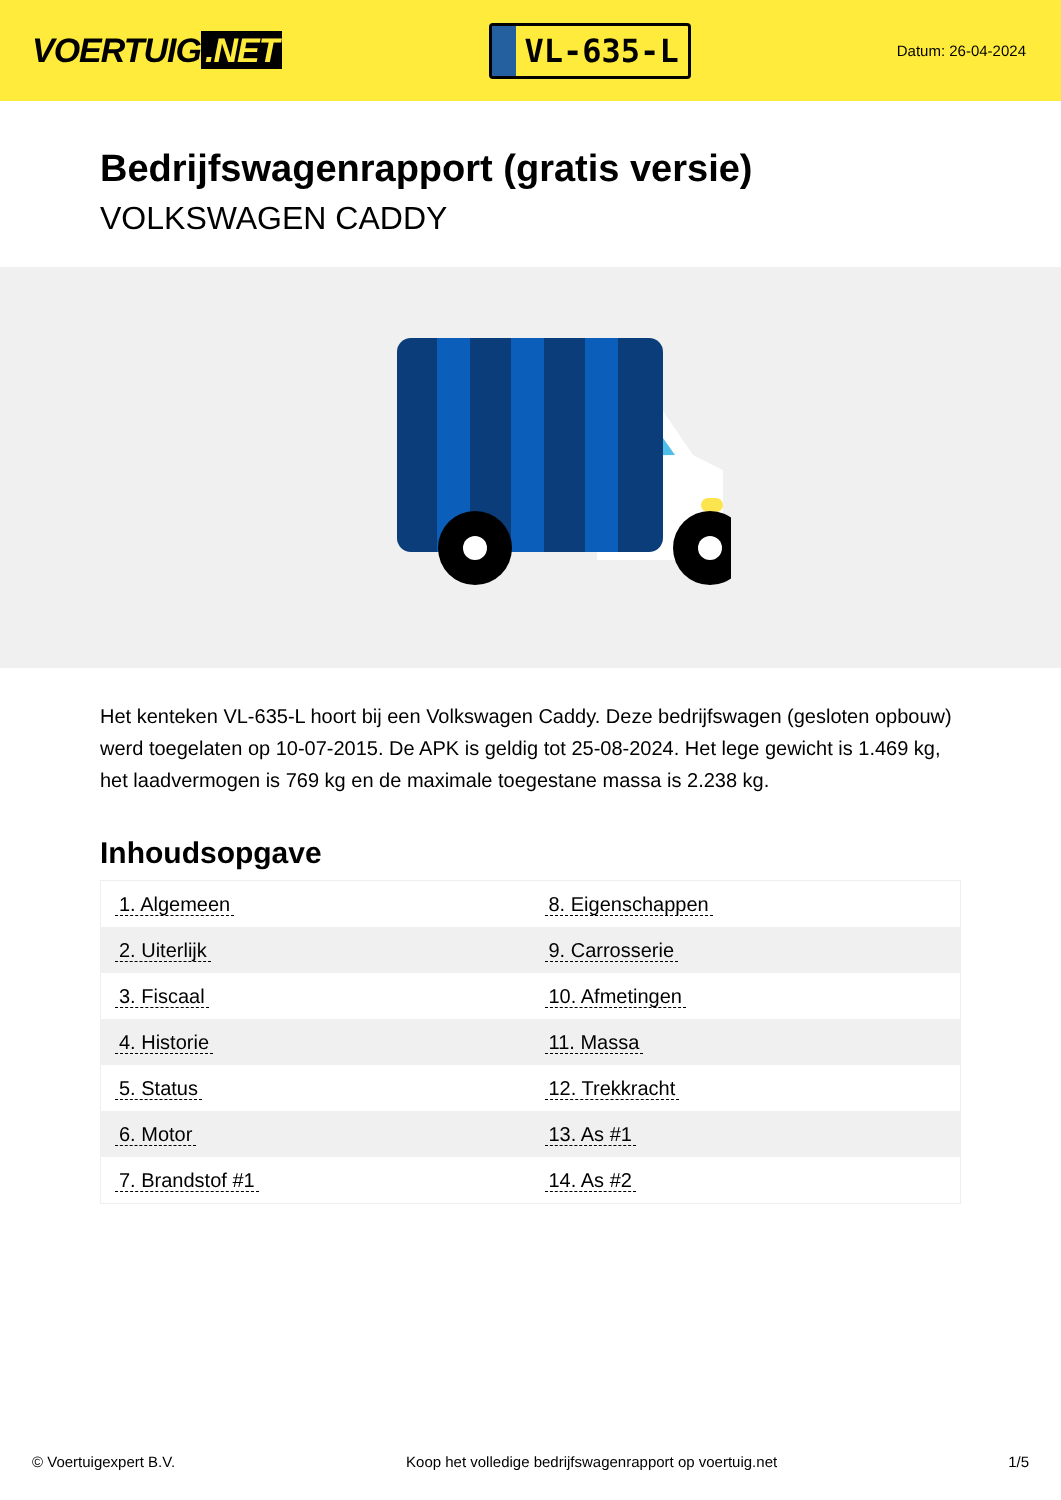VOERTUIG.NET
VL-635-L
Datum: 26-04-2024
Bedrijfswagenrapport (gratis versie)
VOLKSWAGEN CADDY
Het kenteken VL-635-L hoort bij een Volkswagen Caddy. Deze bedrijfswagen (gesloten opbouw) werd toegelaten op 10-07-2015. De APK is geldig tot 25-08-2024. Het lege gewicht is 1.469 kg, het laadvermogen is 769 kg en de maximale toegestane massa is 2.238 kg.
Inhoudsopgave
| 1. Algemeen | 8. Eigenschappen |
| 2. Uiterlijk | 9. Carrosserie |
| 3. Fiscaal | 10. Afmetingen |
| 4. Historie | 11. Massa |
| 5. Status | 12. Trekkracht |
| 6. Motor | 13. As #1 |
| 7. Brandstof #1 | 14. As #2 |
© Voertuigexpert B.V. Koop het volledige bedrijfswagenrapport op voertuig.net 1/5